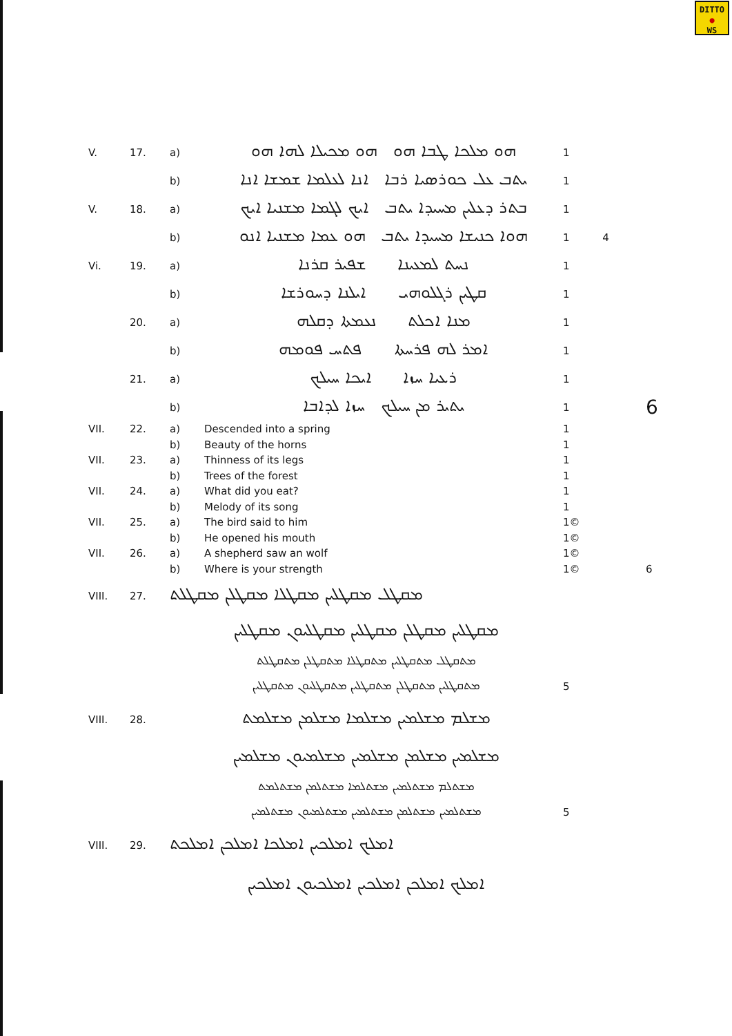DITTO
●
WS
| V. | 17. | a) | ܗܘ ܡܠܟܐ ܛܒܐ ܗܘ ܗܘ ܡܟܝܠܐ ܠܗܐ ܗܘ | 1 | |
| | | b) | ܝܬܒ ܥܠ ܟܘܪܣܝܐ ܪܒܐ ܐܢܐ ܠܥܠܡܐ ܫܡܫܐ ܐܢܐ | 1 | |
| V. | 18. | a) | ܒܬܪ ܕܥܠܝܢ ܡܚܝܕܐ ܝܬܒ ܐܝܟ ܠܓܡܐ ܡܫܢܝܐ ܐܝܟ | 1 | |
| | | b) | ܗܘܐ ܟܢܝܫܐ ܡܚܝܕܐ ܝܬܒ ܗܘ ܥܡܐ ܡܫܢܝܐ ܐܢܘ | 1 4 | |
| Vi. | 19. | a) | ܢܚܬ ܠܡܥܝܢܐ ܫܦܝܪ ܩܪܢܐ | 1 | |
| | | b) | ܩܛܝܢ ܪܓܠܘܗܝ ܐܝܠܢܐ ܕܚܘܪܫܐ | 1 | |
| | 20. | a) | ܡܢܐ ܐܟܠܬ ܢܥܡܬܐ ܕܩܠܗ | 1 | |
| | | b) | ܐܡܪ ܠܗ ܦܪܚܬܐ ܦܬܚ ܦܘܡܗ | 1 | |
| | 21. | a) | ܪܥܝܐ ܚܙܐ ܐܝܟܐ ܚܝܠܟ | 1 | |
| | | b) | ܝܬܝܪ ܡܢ ܚܝܠܟ ܚܙܐ ܠܕܐܒܐ | 1 | 6 |
| VII. | 22. | a) | Descended into a spring | 1 | |
| | | b) | Beauty of the horns | 1 | |
| VII. | 23. | a) | Thinness of its legs | 1 | |
| | | b) | Trees of the forest | 1 | |
| VII. | 24. | a) | What did you eat? | 1 | |
| | | b) | Melody of its song | 1 | |
| VII. | 25. | a) | The bird said to him | 1© | |
| | | b) | He opened his mouth | 1© | |
| VII. | 26. | a) | A shepherd saw an wolf | 1© | |
| | | b) | Where is your strength | 1© | 6 |
| VIII. | 27. | ܡܩܛܠ ܡܩܛܠܝܢ ܡܩܛܠܐ ܡܩܛܠܢ ܡܩܛܠܬ | | | |
| | | ܡܩܛܠܝܢ ܡܩܛܠܢ ܡܩܛܠܝܢ ܡܩܛܠܝܘܢ ܡܩܛܠܝܢ | | | |
| | | ܡܬܩܛܠ ܡܬܩܛܠܝܢ ܡܬܩܛܠܐ ܡܬܩܛܠܢ ܡܬܩܛܠܬ | | | |
| | | ܡܬܩܛܠܝܢ ܡܬܩܛܠܢ ܡܬܩܛܠܝܢ ܡܬܩܛܠܝܘܢ ܡܬܩܛܠܝܢ | | 5 | |
| VIII. | 28. | ܡܫܠܡ ܡܫܠܡܝܢ ܡܫܠܡܐ ܡܫܠܡܢ ܡܫܠܡܬ | | | |
| | | ܡܫܠܡܝܢ ܡܫܠܡܢ ܡܫܠܡܝܢ ܡܫܠܡܝܘܢ ܡܫܠܡܝܢ | | | |
| | | ܡܫܬܠܡ ܡܫܬܠܡܝܢ ܡܫܬܠܡܐ ܡܫܬܠܡܢ ܡܫܬܠܡܬ | | | |
| | | ܡܫܬܠܡܝܢ ܡܫܬܠܡܢ ܡܫܬܠܡܝܢ ܡܫܬܠܡܝܘܢ ܡܫܬܠܡܝܢ | | 5 | |
| VIII. | 29. | ܐܡܠܟ ܐܡܠܟܝܢ ܐܡܠܟܐ ܐܡܠܟܢ ܐܡܠܟܬ | | | |
| | | ܐܡܠܟ ܐܡܠܟܢ ܐܡܠܟܝܢ ܐܡܠܟܝܘܢ ܐܡܠܟܝܢ | | | |